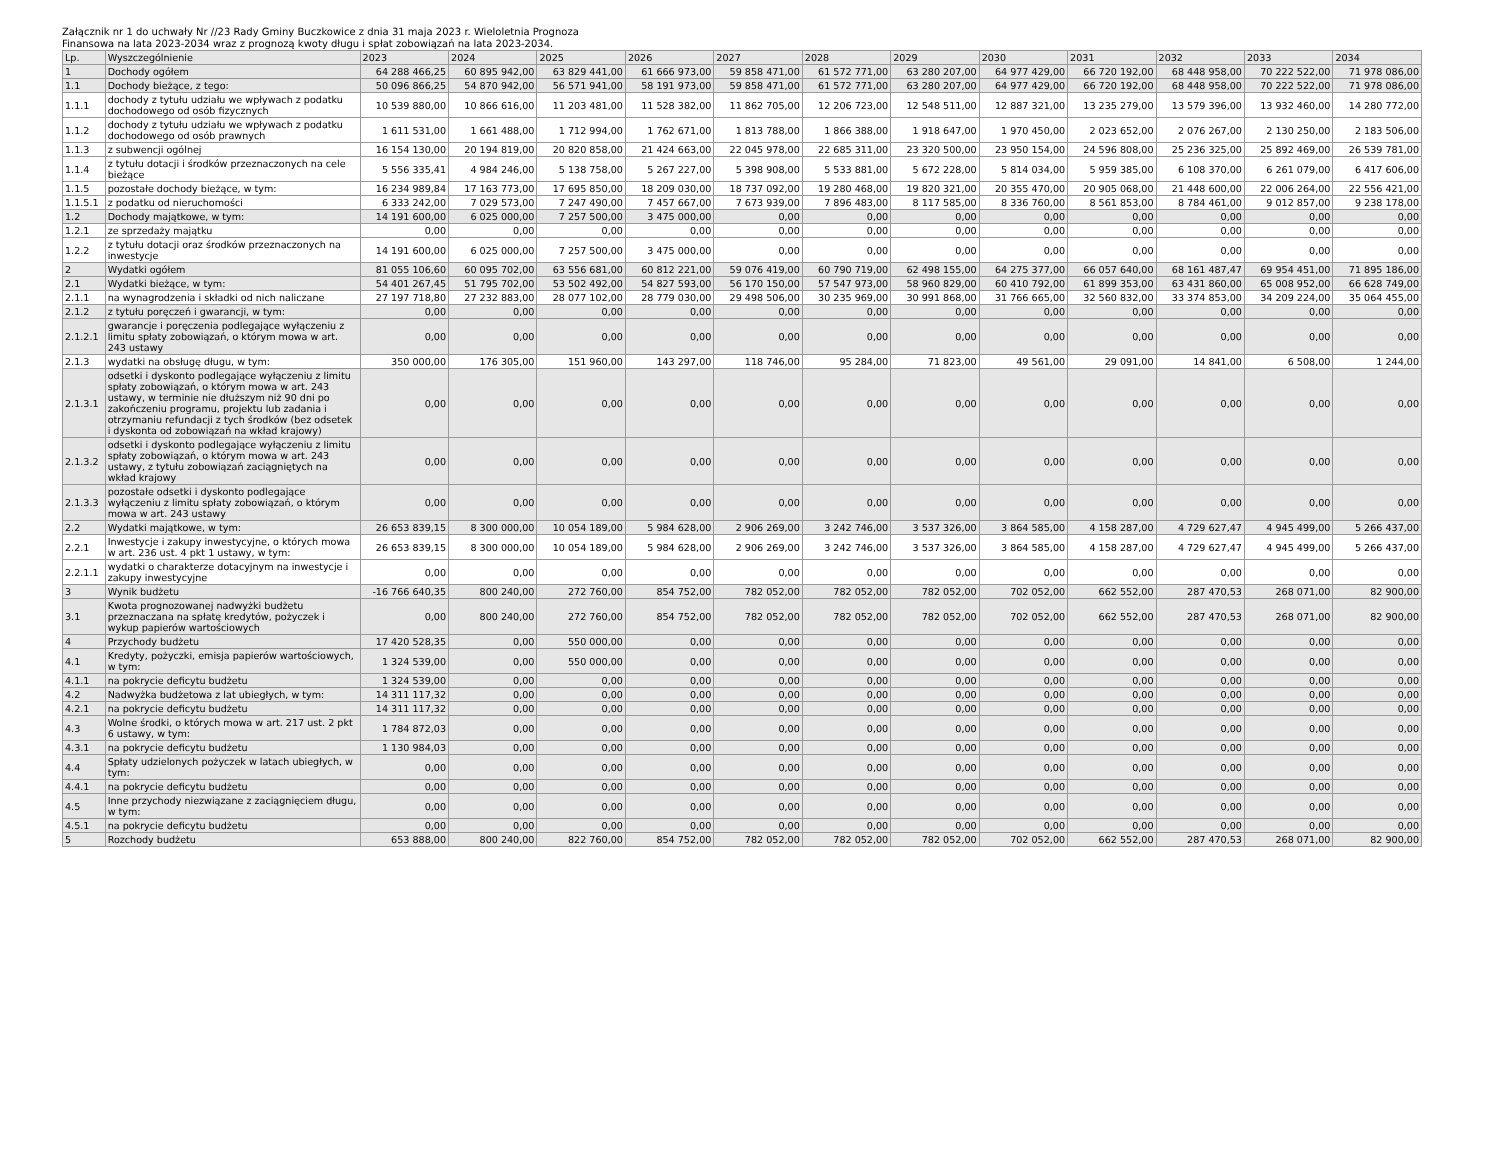Załącznik nr 1 do uchwały Nr //23 Rady Gminy Buczkowice z dnia 31 maja 2023 r. Wieloletnia Prognoza Finansowa na lata 2023-2034 wraz z prognozą kwoty długu i spłat zobowiązań na lata 2023-2034.
| Lp. | Wyszczególnienie | 2023 | 2024 | 2025 | 2026 | 2027 | 2028 | 2029 | 2030 | 2031 | 2032 | 2033 | 2034 |
| --- | --- | --- | --- | --- | --- | --- | --- | --- | --- | --- | --- | --- | --- |
| 1 | Dochody ogółem | 64 288 466,25 | 60 895 942,00 | 63 829 441,00 | 61 666 973,00 | 59 858 471,00 | 61 572 771,00 | 63 280 207,00 | 64 977 429,00 | 66 720 192,00 | 68 448 958,00 | 70 222 522,00 | 71 978 086,00 |
| 1.1 | Dochody bieżące, z tego: | 50 096 866,25 | 54 870 942,00 | 56 571 941,00 | 58 191 973,00 | 59 858 471,00 | 61 572 771,00 | 63 280 207,00 | 64 977 429,00 | 66 720 192,00 | 68 448 958,00 | 70 222 522,00 | 71 978 086,00 |
| 1.1.1 | dochody z tytułu udziału we wpływach z podatku dochodowego od osób fizycznych | 10 539 880,00 | 10 866 616,00 | 11 203 481,00 | 11 528 382,00 | 11 862 705,00 | 12 206 723,00 | 12 548 511,00 | 12 887 321,00 | 13 235 279,00 | 13 579 396,00 | 13 932 460,00 | 14 280 772,00 |
| 1.1.2 | dochody z tytułu udziału we wpływach z podatku dochodowego od osób prawnych | 1 611 531,00 | 1 661 488,00 | 1 712 994,00 | 1 762 671,00 | 1 813 788,00 | 1 866 388,00 | 1 918 647,00 | 1 970 450,00 | 2 023 652,00 | 2 076 267,00 | 2 130 250,00 | 2 183 506,00 |
| 1.1.3 | z subwencji ogólnej | 16 154 130,00 | 20 194 819,00 | 20 820 858,00 | 21 424 663,00 | 22 045 978,00 | 22 685 311,00 | 23 320 500,00 | 23 950 154,00 | 24 596 808,00 | 25 236 325,00 | 25 892 469,00 | 26 539 781,00 |
| 1.1.4 | z tytułu dotacji i środków przeznaczonych na cele bieżące | 5 556 335,41 | 4 984 246,00 | 5 138 758,00 | 5 267 227,00 | 5 398 908,00 | 5 533 881,00 | 5 672 228,00 | 5 814 034,00 | 5 959 385,00 | 6 108 370,00 | 6 261 079,00 | 6 417 606,00 |
| 1.1.5 | pozostałe dochody bieżące, w tym: | 16 234 989,84 | 17 163 773,00 | 17 695 850,00 | 18 209 030,00 | 18 737 092,00 | 19 280 468,00 | 19 820 321,00 | 20 355 470,00 | 20 905 068,00 | 21 448 600,00 | 22 006 264,00 | 22 556 421,00 |
| 1.1.5.1 | z podatku od nieruchomości | 6 333 242,00 | 7 029 573,00 | 7 247 490,00 | 7 457 667,00 | 7 673 939,00 | 7 896 483,00 | 8 117 585,00 | 8 336 760,00 | 8 561 853,00 | 8 784 461,00 | 9 012 857,00 | 9 238 178,00 |
| 1.2 | Dochody majątkowe, w tym: | 14 191 600,00 | 6 025 000,00 | 7 257 500,00 | 3 475 000,00 | 0,00 | 0,00 | 0,00 | 0,00 | 0,00 | 0,00 | 0,00 | 0,00 |
| 1.2.1 | ze sprzedaży majątku | 0,00 | 0,00 | 0,00 | 0,00 | 0,00 | 0,00 | 0,00 | 0,00 | 0,00 | 0,00 | 0,00 | 0,00 |
| 1.2.2 | z tytułu dotacji oraz środków przeznaczonych na inwestycje | 14 191 600,00 | 6 025 000,00 | 7 257 500,00 | 3 475 000,00 | 0,00 | 0,00 | 0,00 | 0,00 | 0,00 | 0,00 | 0,00 | 0,00 |
| 2 | Wydatki ogółem | 81 055 106,60 | 60 095 702,00 | 63 556 681,00 | 60 812 221,00 | 59 076 419,00 | 60 790 719,00 | 62 498 155,00 | 64 275 377,00 | 66 057 640,00 | 68 161 487,47 | 69 954 451,00 | 71 895 186,00 |
| 2.1 | Wydatki bieżące, w tym: | 54 401 267,45 | 51 795 702,00 | 53 502 492,00 | 54 827 593,00 | 56 170 150,00 | 57 547 973,00 | 58 960 829,00 | 60 410 792,00 | 61 899 353,00 | 63 431 860,00 | 65 008 952,00 | 66 628 749,00 |
| 2.1.1 | na wynagrodzenia i składki od nich naliczane | 27 197 718,80 | 27 232 883,00 | 28 077 102,00 | 28 779 030,00 | 29 498 506,00 | 30 235 969,00 | 30 991 868,00 | 31 766 665,00 | 32 560 832,00 | 33 374 853,00 | 34 209 224,00 | 35 064 455,00 |
| 2.1.2 | z tytułu poręczeń i gwarancji, w tym: | 0,00 | 0,00 | 0,00 | 0,00 | 0,00 | 0,00 | 0,00 | 0,00 | 0,00 | 0,00 | 0,00 | 0,00 |
| 2.1.2.1 | gwarancje i poręczenia podlegające wyłączeniu z limitu spłaty zobowiązań, o którym mowa w art. 243 ustawy | 0,00 | 0,00 | 0,00 | 0,00 | 0,00 | 0,00 | 0,00 | 0,00 | 0,00 | 0,00 | 0,00 | 0,00 |
| 2.1.3 | wydatki na obsługę długu, w tym: | 350 000,00 | 176 305,00 | 151 960,00 | 143 297,00 | 118 746,00 | 95 284,00 | 71 823,00 | 49 561,00 | 29 091,00 | 14 841,00 | 6 508,00 | 1 244,00 |
| 2.1.3.1 | odsetki i dyskonto podlegające wyłączeniu z limitu spłaty zobowiązań, o którym mowa w art. 243 ustawy, w terminie nie dłuższym niż 90 dni po zakończeniu programu, projektu lub zadania i otrzymaniu refundacji z tych środków (bez odsetek i dyskonta od zobowiązań na wkład krajowy) | 0,00 | 0,00 | 0,00 | 0,00 | 0,00 | 0,00 | 0,00 | 0,00 | 0,00 | 0,00 | 0,00 | 0,00 |
| 2.1.3.2 | odsetki i dyskonto podlegające wyłączeniu z limitu spłaty zobowiązań, o którym mowa w art. 243 ustawy, z tytułu zobowiązań zaciągniętych na wkład krajowy | 0,00 | 0,00 | 0,00 | 0,00 | 0,00 | 0,00 | 0,00 | 0,00 | 0,00 | 0,00 | 0,00 | 0,00 |
| 2.1.3.3 | pozostałe odsetki i dyskonto podlegające wyłączeniu z limitu spłaty zobowiązań, o którym mowa w art. 243 ustawy | 0,00 | 0,00 | 0,00 | 0,00 | 0,00 | 0,00 | 0,00 | 0,00 | 0,00 | 0,00 | 0,00 | 0,00 |
| 2.2 | Wydatki majątkowe, w tym: | 26 653 839,15 | 8 300 000,00 | 10 054 189,00 | 5 984 628,00 | 2 906 269,00 | 3 242 746,00 | 3 537 326,00 | 3 864 585,00 | 4 158 287,00 | 4 729 627,47 | 4 945 499,00 | 5 266 437,00 |
| 2.2.1 | Inwestycje i zakupy inwestycyjne, o których mowa w art. 236 ust. 4 pkt 1 ustawy, w tym: | 26 653 839,15 | 8 300 000,00 | 10 054 189,00 | 5 984 628,00 | 2 906 269,00 | 3 242 746,00 | 3 537 326,00 | 3 864 585,00 | 4 158 287,00 | 4 729 627,47 | 4 945 499,00 | 5 266 437,00 |
| 2.2.1.1 | wydatki o charakterze dotacyjnym na inwestycje i zakupy inwestycyjne | 0,00 | 0,00 | 0,00 | 0,00 | 0,00 | 0,00 | 0,00 | 0,00 | 0,00 | 0,00 | 0,00 | 0,00 |
| 3 | Wynik budżetu | -16 766 640,35 | 800 240,00 | 272 760,00 | 854 752,00 | 782 052,00 | 782 052,00 | 782 052,00 | 702 052,00 | 662 552,00 | 287 470,53 | 268 071,00 | 82 900,00 |
| 3.1 | Kwota prognozowanej nadwyżki budżetu przeznaczana na spłatę kredytów, pożyczek i wykup papierów wartościowych | 0,00 | 800 240,00 | 272 760,00 | 854 752,00 | 782 052,00 | 782 052,00 | 782 052,00 | 702 052,00 | 662 552,00 | 287 470,53 | 268 071,00 | 82 900,00 |
| 4 | Przychody budżetu | 17 420 528,35 | 0,00 | 550 000,00 | 0,00 | 0,00 | 0,00 | 0,00 | 0,00 | 0,00 | 0,00 | 0,00 | 0,00 |
| 4.1 | Kredyty, pożyczki, emisja papierów wartościowych, w tym: | 1 324 539,00 | 0,00 | 550 000,00 | 0,00 | 0,00 | 0,00 | 0,00 | 0,00 | 0,00 | 0,00 | 0,00 | 0,00 |
| 4.1.1 | na pokrycie deficytu budżetu | 1 324 539,00 | 0,00 | 0,00 | 0,00 | 0,00 | 0,00 | 0,00 | 0,00 | 0,00 | 0,00 | 0,00 | 0,00 |
| 4.2 | Nadwyżka budżetowa z lat ubiegłych, w tym: | 14 311 117,32 | 0,00 | 0,00 | 0,00 | 0,00 | 0,00 | 0,00 | 0,00 | 0,00 | 0,00 | 0,00 | 0,00 |
| 4.2.1 | na pokrycie deficytu budżetu | 14 311 117,32 | 0,00 | 0,00 | 0,00 | 0,00 | 0,00 | 0,00 | 0,00 | 0,00 | 0,00 | 0,00 | 0,00 |
| 4.3 | Wolne środki, o których mowa w art. 217 ust. 2 pkt 6 ustawy, w tym: | 1 784 872,03 | 0,00 | 0,00 | 0,00 | 0,00 | 0,00 | 0,00 | 0,00 | 0,00 | 0,00 | 0,00 | 0,00 |
| 4.3.1 | na pokrycie deficytu budżetu | 1 130 984,03 | 0,00 | 0,00 | 0,00 | 0,00 | 0,00 | 0,00 | 0,00 | 0,00 | 0,00 | 0,00 | 0,00 |
| 4.4 | Spłaty udzielonych pożyczek w latach ubiegłych, w tym: | 0,00 | 0,00 | 0,00 | 0,00 | 0,00 | 0,00 | 0,00 | 0,00 | 0,00 | 0,00 | 0,00 | 0,00 |
| 4.4.1 | na pokrycie deficytu budżetu | 0,00 | 0,00 | 0,00 | 0,00 | 0,00 | 0,00 | 0,00 | 0,00 | 0,00 | 0,00 | 0,00 | 0,00 |
| 4.5 | Inne przychody niezwiązane z zaciągnięciem długu, w tym: | 0,00 | 0,00 | 0,00 | 0,00 | 0,00 | 0,00 | 0,00 | 0,00 | 0,00 | 0,00 | 0,00 | 0,00 |
| 4.5.1 | na pokrycie deficytu budżetu | 0,00 | 0,00 | 0,00 | 0,00 | 0,00 | 0,00 | 0,00 | 0,00 | 0,00 | 0,00 | 0,00 | 0,00 |
| 5 | Rozchody budżetu | 653 888,00 | 800 240,00 | 822 760,00 | 854 752,00 | 782 052,00 | 782 052,00 | 782 052,00 | 702 052,00 | 662 552,00 | 287 470,53 | 268 071,00 | 82 900,00 |